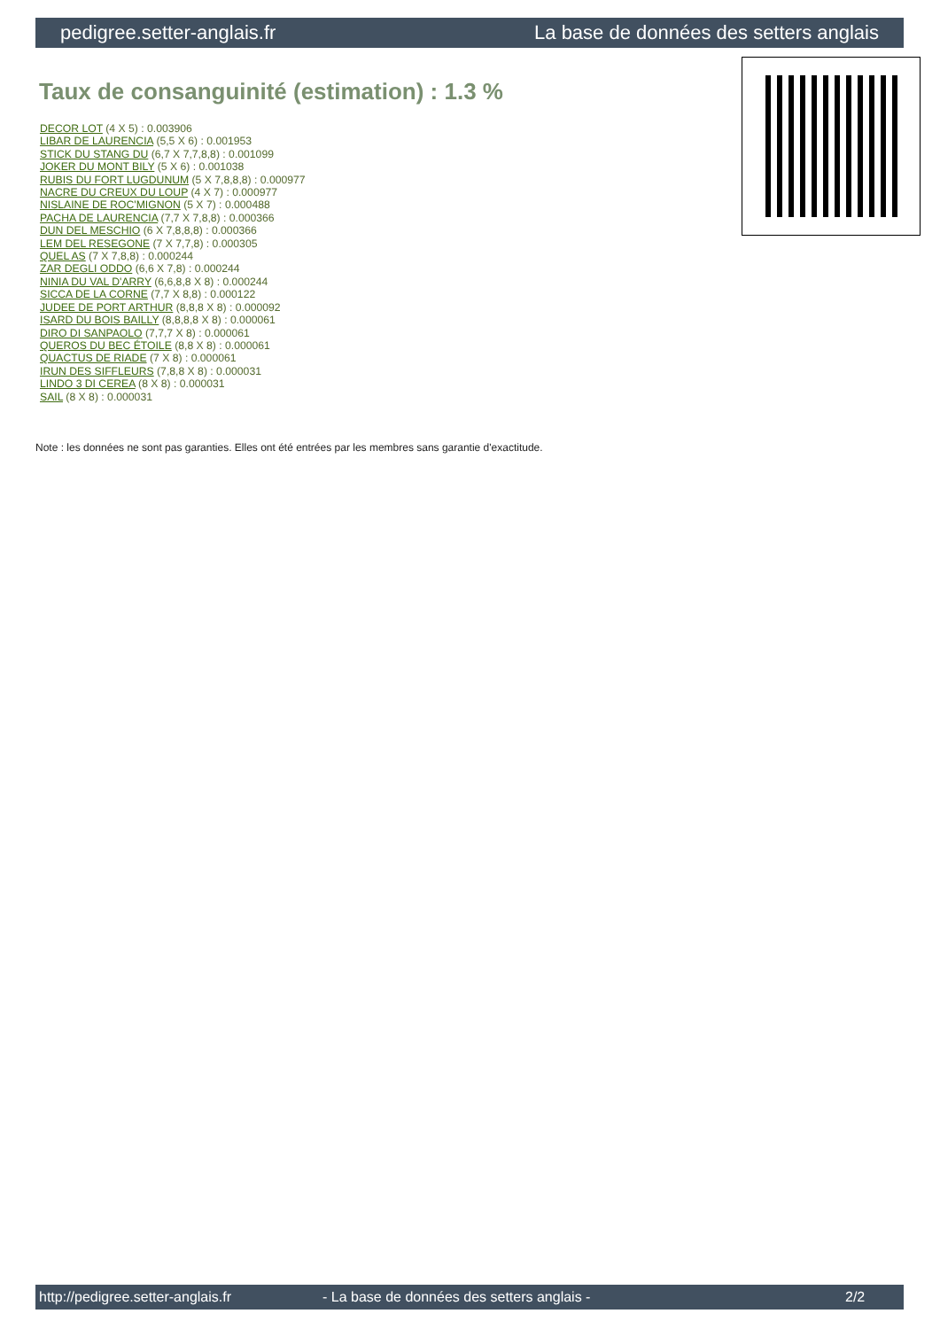pedigree.setter-anglais.fr La base de données des setters anglais
Taux de consanguinité (estimation) : 1.3 %
DECOR LOT (4 X 5) : 0.003906
LIBAR DE LAURENCIA (5,5 X 6) : 0.001953
STICK DU STANG DU (6,7 X 7,7,8,8) : 0.001099
JOKER DU MONT BILY (5 X 6) : 0.001038
RUBIS DU FORT LUGDUNUM (5 X 7,8,8,8) : 0.000977
NACRE DU CREUX DU LOUP (4 X 7) : 0.000977
NISLAINE DE ROC'MIGNON (5 X 7) : 0.000488
PACHA DE LAURENCIA (7,7 X 7,8,8) : 0.000366
DUN DEL MESCHIO (6 X 7,8,8,8) : 0.000366
LEM DEL RESEGONE (7 X 7,7,8) : 0.000305
QUEL AS (7 X 7,8,8) : 0.000244
ZAR DEGLI ODDO (6,6 X 7,8) : 0.000244
NINIA DU VAL D'ARRY (6,6,8,8 X 8) : 0.000244
SICCA DE LA CORNE (7,7 X 8,8) : 0.000122
JUDEE DE PORT ARTHUR (8,8,8 X 8) : 0.000092
ISARD DU BOIS BAILLY (8,8,8,8 X 8) : 0.000061
DIRO DI SANPAOLO (7,7,7 X 8) : 0.000061
QUEROS DU BEC ÉTOILE (8,8 X 8) : 0.000061
QUACTUS DE RIADE (7 X 8) : 0.000061
IRUN DES SIFFLEURS (7,8,8 X 8) : 0.000031
LINDO 3 DI CEREA (8 X 8) : 0.000031
SAIL (8 X 8) : 0.000031
Note : les données ne sont pas garanties. Elles ont été entrées par les membres sans garantie d'exactitude.
http://pedigree.setter-anglais.fr - La base de données des setters anglais - 2/2